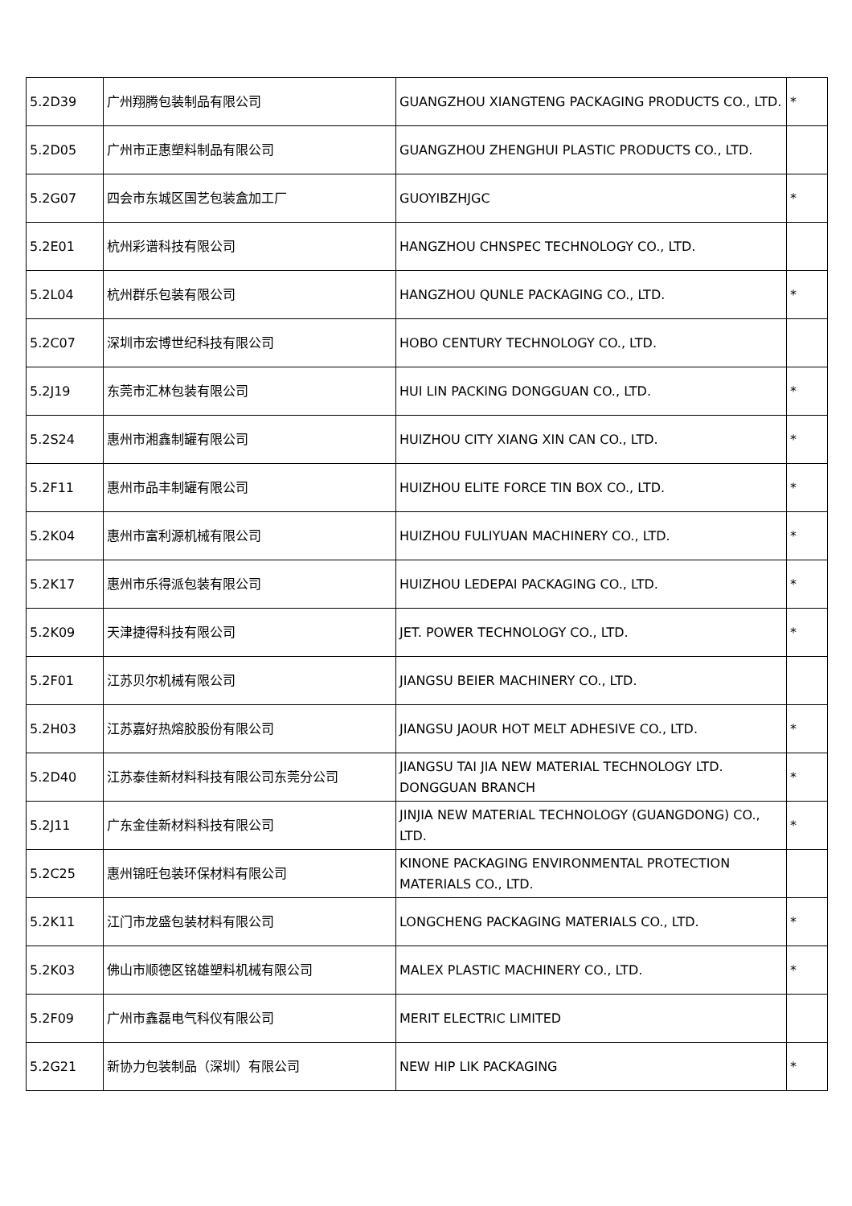| 5.2D39 | 广州翔腾包装制品有限公司 | GUANGZHOU XIANGTENG PACKAGING PRODUCTS CO., LTD. | * |
| 5.2D05 | 广州市正惠塑料制品有限公司 | GUANGZHOU ZHENGHUI PLASTIC PRODUCTS CO., LTD. | |
| 5.2G07 | 四会市东城区国艺包装盒加工厂 | GUOYIBZHJGC | * |
| 5.2E01 | 杭州彩谱科技有限公司 | HANGZHOU CHNSPEC TECHNOLOGY CO., LTD. | |
| 5.2L04 | 杭州群乐包装有限公司 | HANGZHOU QUNLE PACKAGING CO., LTD. | * |
| 5.2C07 | 深圳市宏博世纪科技有限公司 | HOBO CENTURY TECHNOLOGY CO., LTD. | |
| 5.2J19 | 东莞市汇林包装有限公司 | HUI LIN PACKING DONGGUAN CO., LTD. | * |
| 5.2S24 | 惠州市湘鑫制罐有限公司 | HUIZHOU CITY XIANG XIN CAN CO., LTD. | * |
| 5.2F11 | 惠州市品丰制罐有限公司 | HUIZHOU ELITE FORCE TIN BOX CO., LTD. | * |
| 5.2K04 | 惠州市富利源机械有限公司 | HUIZHOU FULIYUAN MACHINERY CO., LTD. | * |
| 5.2K17 | 惠州市乐得派包装有限公司 | HUIZHOU LEDEPAI PACKAGING CO., LTD. | * |
| 5.2K09 | 天津捷得科技有限公司 | JET. POWER TECHNOLOGY CO., LTD. | * |
| 5.2F01 | 江苏贝尔机械有限公司 | JIANGSU BEIER MACHINERY CO., LTD. | |
| 5.2H03 | 江苏嘉好热熔胶股份有限公司 | JIANGSU JAOUR HOT MELT ADHESIVE CO., LTD. | * |
| 5.2D40 | 江苏泰佳新材料科技有限公司东莞分公司 | JIANGSU TAI JIA NEW MATERIAL TECHNOLOGY LTD. DONGGUAN BRANCH | * |
| 5.2J11 | 广东金佳新材料科技有限公司 | JINJIA NEW MATERIAL TECHNOLOGY (GUANGDONG) CO., LTD. | * |
| 5.2C25 | 惠州锦旺包装环保材料有限公司 | KINONE PACKAGING ENVIRONMENTAL PROTECTION MATERIALS CO., LTD. | |
| 5.2K11 | 江门市龙盛包装材料有限公司 | LONGCHENG PACKAGING MATERIALS CO., LTD. | * |
| 5.2K03 | 佛山市顺德区铭雄塑料机械有限公司 | MALEX PLASTIC MACHINERY CO., LTD. | * |
| 5.2F09 | 广州市鑫磊电气科仪有限公司 | MERIT ELECTRIC LIMITED | |
| 5.2G21 | 新协力包装制品（深圳）有限公司 | NEW HIP LIK PACKAGING | * |